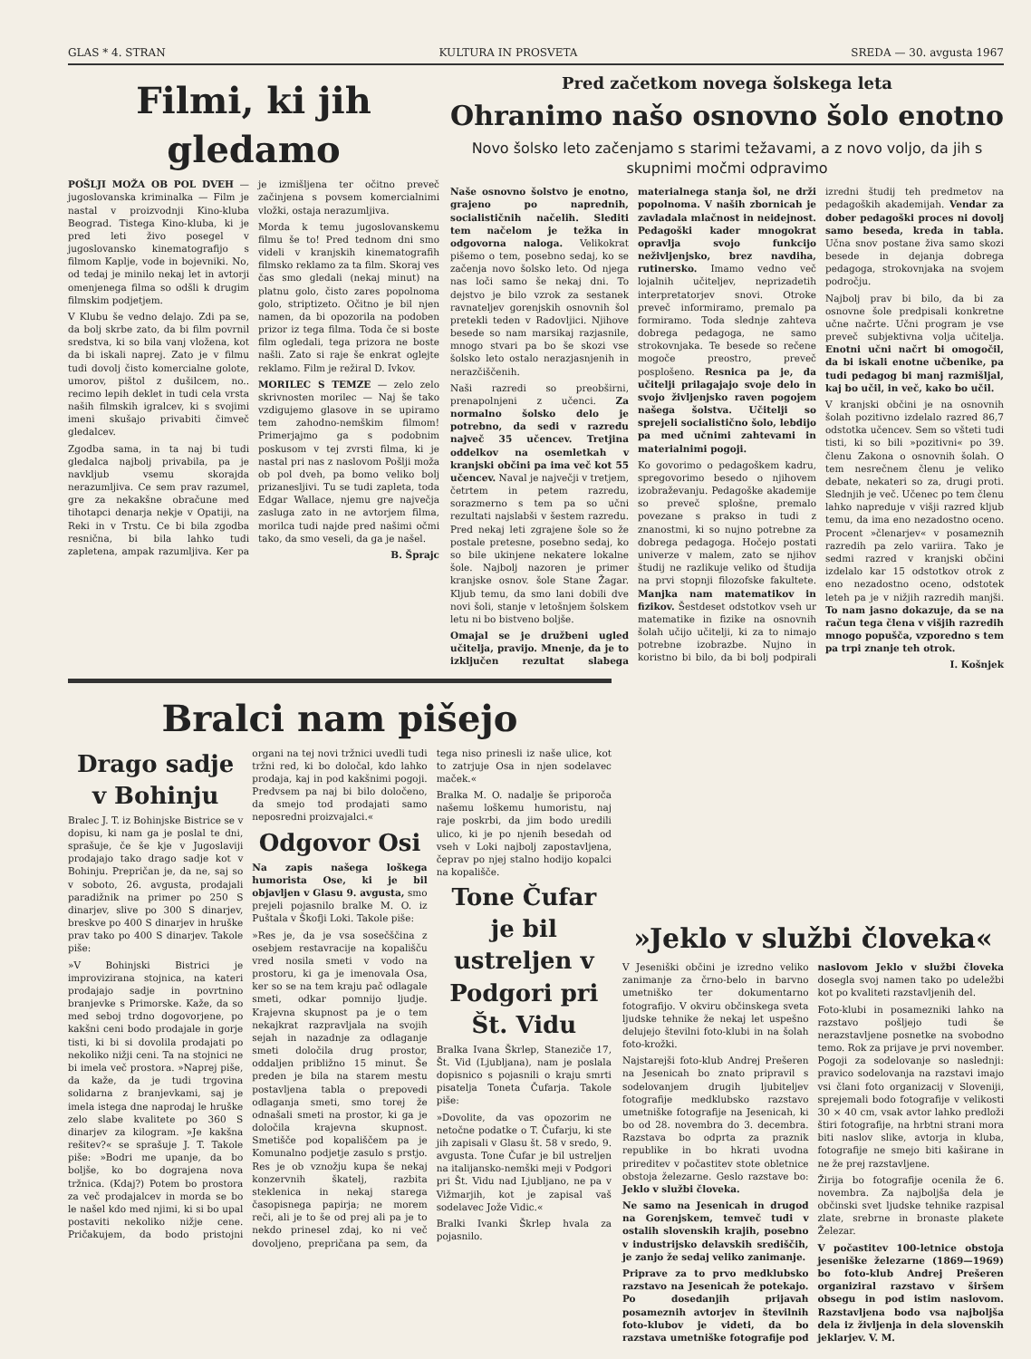GLAS * 4. STRAN KULTURA IN PROSVETA SREDA — 30. avgusta 1967
Filmi, ki jih gledamo
POŠLJI MOŽA OB POL DVEH — jugoslovanska kriminalka — Film je nastal v proizvodnji Kino-kluba Beograd. Tistega Kino-kluba, ki je pred leti živo posegel v jugoslovansko kinematografijo s filmom Kaplje, vode in bojevniki. No, od tedaj je minilo nekaj let in avtorji omenjenega filma so odšli k drugim filmskim podjetjem.
V Klubu še vedno delajo. Zdi pa se, da bolj skrbe zato, da bi film povrnil sredstva, ki so bila vanj vložena, kot da bi iskali naprej. Zato je v filmu tudi dovolj čisto komercialne golote, umorov, pištol z dušilcem, no.. recimo lepih deklet in tudi cela vrsta naših filmskih igralcev, ki s svojimi imeni skušajo privabiti čimveč gledalcev.
Zgodba sama, in ta naj bi tudi gledalca najbolj privabila, pa je navkljub vsemu skorajda nerazumljiva. Ce sem prav razumel, gre za nekakšne obračune med tihotapci denarja nekje v Opatiji, na Reki in v Trstu. Ce bi bila zgodba resnična, bi bila lahko tudi zapletena, ampak razumljiva. Ker pa je izmišljena ter očitno preveč začinjena s povsem komercialnimi vložki, ostaja nerazumljiva.
Morda k temu jugoslovanskemu filmu še to! Pred tednom dni smo videli v kranjskih kinematografih filmsko reklamo za ta film. Skoraj ves čas smo gledali (nekaj minut) na platnu golo, čisto zares popolnoma golo, striptizeto. Očitno je bil njen namen, da bi opozorila na podoben prizor iz tega filma. Toda če si boste film ogledali, tega prizora ne boste našli. Zato si raje še enkrat oglejte reklamo. Film je režiral D. Ivkov.
MORILEC S TEMZE — zelo zelo skrivnosten morilec — Naj še tako vzdigujemo glasove in se upiramo tem zahodno-nemškim filmom! Primerjajmo ga s podobnim poskusom v tej zvrsti filma, ki je nastal pri nas z naslovom Pošlji moža ob pol dveh, pa bomo veliko bolj prizanesljivi. Tu se tudi zapleta, toda Edgar Wallace, njemu gre največja zasluga zato in ne avtorjem filma, morilca tudi najde pred našimi očmi tako, da smo veseli, da ga je našel.
B. Šprajc
Pred začetkom novega šolskega leta
Ohranimo našo osnovno šolo enotno
Novo šolsko leto začenjamo s starimi težavami, a z novo voljo, da jih s skupnimi močmi odpravimo
Naše osnovno šolstvo je enotno, grajeno po naprednih, socialističnih načelih. Slediti tem načelom je težka in odgovorna naloga. Velikokrat pišemo o tem, posebno sedaj, ko se začenja novo šolsko leto. Od njega nas loči samo še nekaj dni. To dejstvo je bilo vzrok za sestanek ravnateljev gorenjskih osnovnih šol pretekli teden v Radovljici. Njihove besede so nam marsikaj razjasnile, mnogo stvari pa bo še skozi vse šolsko leto ostalo nerazjasnjenih in nerazčiščenih.
Naši razredi so preobširni, prenapolnjeni z učenci. Za normalno šolsko delo je potrebno, da sedi v razredu največ 35 učencev. Tretjina oddelkov na osemletkah v kranjski občini pa ima več kot 55 učencev. Naval je največji v tretjem, četrtem in petem razredu, sorazmerno s tem pa so učni rezultati najslabši v šestem razredu. Pred nekaj leti zgrajene šole so že postale pretesne, posebno sedaj, ko so bile ukinjene nekatere lokalne šole. Najbolj nazoren je primer kranjske osnov. šole Stane Žagar. Kljub temu, da smo lani dobili dve novi šoli, stanje v letošnjem šolskem letu ni bo bistveno boljše.
Omajal se je družbeni ugled učitelja, pravijo. Mnenje, da je to izključen rezultat slabega materialnega stanja šol, ne drži popolnoma. V naših zbornicah je zavladala mlačnost in neidejnost. Pedagoški kader mnogokrat opravlja svojo funkcijo neživljenjsko, brez navdiha, rutinersko. Imamo vedno več lojalnih učiteljev, neprizadetih interpretatorjev snovi. Otroke preveč informiramo, premalo pa formiramo. Toda slednje zahteva dobrega pedagoga, ne samo strokovnjaka. Te besede so rečene mogoče preostro, preveč posplošeno. Resnica pa je, da učitelji prilagajajo svoje delo in svojo življenjsko raven pogojem našega šolstva. Učitelji so sprejeli socialistično šolo, lebdijo pa med učnimi zahtevami in materialnimi pogoji.
Ko govorimo o pedagoškem kadru, spregovorimo besedo o njihovem izobraževanju. Pedagoške akademije so preveč splošne, premalo povezane s prakso in tudi z znanostmi, ki so nujno potrebne za dobrega pedagoga. Hočejo postati univerze v malem, zato se njihov študij ne razlikuje veliko od študija na prvi stopnji filozofske fakultete. Manjka nam matematikov in fizikov. Šestdeset odstotkov vseh ur matematike in fizike na osnovnih šolah učijo učitelji, ki za to nimajo potrebne izobrazbe. Nujno in koristno bi bilo, da bi bolj podpirali izredni študij teh predmetov na pedagoških akademijah. Vendar za dober pedagoški proces ni dovolj samo beseda, kreda in tabla. Učna snov postane živa samo skozi besede in dejanja dobrega pedagoga, strokovnjaka na svojem področju.
Najbolj prav bi bilo, da bi za osnovne šole predpisali konkretne učne načrte. Učni program je vse preveč subjektivna volja učitelja. Enotni učni načrt bi omogočil, da bi iskali enotne učbenike, pa tudi pedagog bi manj razmišljal, kaj bo učil, in več, kako bo učil.
V kranjski občini je na osnovnih šolah pozitivno izdelalo razred 86,7 odstotka učencev. Sem so všteti tudi tisti, ki so bili »pozitivni« po 39. členu Zakona o osnovnih šolah. O tem nesrečnem členu je veliko debate, nekateri so za, drugi proti. Slednjih je več. Učenec po tem členu lahko napreduje v višji razred kljub temu, da ima eno nezadostno oceno. Procent »členarjev« v posameznih razredih pa zelo variira. Tako je sedmi razred v kranjski občini izdelalo kar 15 odstotkov otrok z eno nezadostno oceno, odstotek leteh pa je v nižjih razredih manjši. To nam jasno dokazuje, da se na račun tega člena v višjih razredih mnogo popušča, vzporedno s tem pa trpi znanje teh otrok.
I. Košnjek
Bralci nam pišejo
Drago sadje v Bohinju
Bralec J. T. iz Bohinjske Bistrice se v dopisu, ki nam ga je poslal te dni, sprašuje, če še kje v Jugoslaviji prodajajo tako drago sadje kot v Bohinju. Prepričan je, da ne, saj so v soboto, 26. avgusta, prodajali paradižnik na primer po 250 S dinarjev, slive po 300 S dinarjev, breskve po 400 S dinarjev in hruške prav tako po 400 S dinarjev. Takole piše:
»V Bohinjski Bistrici je improvizirana stojnica, na kateri prodajajo sadje in povrtnino branjevke s Primorske. Kaže, da so med seboj trdno dogovorjene, po kakšni ceni bodo prodajale in gorje tisti, ki bi si dovolila prodajati po nekoliko nižji ceni. Ta na stojnici ne bi imela več prostora. »Naprej piše, da kaže, da je tudi trgovina solidarna z branjevkami, saj je imela istega dne naprodaj le hruške zelo slabe kvalitete po 360 S dinarjev za kilogram. »Je kakšna rešitev?« se sprašuje J. T. Takole piše: »Bodri me upanje, da bo boljše, ko bo dograjena nova tržnica. (Kdaj?) Potem bo prostora za več prodajalcev in morda se bo le našel kdo med njimi, ki si bo upal postaviti nekoliko nižje cene. Pričakujem, da bodo pristojni organi na tej novi tržnici uvedli tudi tržni red, ki bo določal, kdo lahko prodaja, kaj in pod kakšnimi pogoji. Predvsem pa naj bi bilo določeno, da smejo tod prodajati samo neposredni proizvajalci.«
Odgovor Osi
Na zapis našega loškega humorista Ose, ki je bil objavljen v Glasu 9. avgusta, smo prejeli pojasnilo bralke M. O. iz Puštala v Škofji Loki. Takole piše:
»Res je, da je vsa sosečščina z osebjem restavracije na kopališču vred nosila smeti v vodo na prostoru, ki ga je imenovala Osa, ker so se na tem kraju pač odlagale smeti, odkar pomnijo ljudje. Krajevna skupnost pa je o tem nekajkrat razpravljala na svojih sejah in nazadnje za odlaganje smeti določila drug prostor, oddaljen približno 15 minut. Še preden je bila na starem mestu postavljena tabla o prepovedi odlaganja smeti, smo torej že odnašali smeti na prostor, ki ga je določila krajevna skupnost. Smetišče pod kopališčem pa je Komunalno podjetje zasulo s prstjo. Res je ob vznožju kupa še nekaj konzervnih škatelj, razbita steklenica in nekaj starega časopisnega papirja; ne morem reči, ali je to še od prej ali pa je to nekdo prinesel zdaj, ko ni več dovoljeno, prepričana pa sem, da tega niso prinesli iz naše ulice, kot to zatrjuje Osa in njen sodelavec maček.«
Bralka M. O. nadalje še priporoča našemu loškemu humoristu, naj raje poskrbi, da jim bodo uredili ulico, ki je po njenih besedah od vseh v Loki najbolj zapostavljena, čeprav po njej stalno hodijo kopalci na kopališče.
Tone Čufar je bil ustreljen v Podgori pri Št. Vidu
Bralka Ivana Škrlep, Staneziče 17, Št. Vid (Ljubljana), nam je poslala dopisnico s pojasnili o kraju smrti pisatelja Toneta Čufarja. Takole piše:
»Dovolite, da vas opozorim ne netočne podatke o T. Čufarju, ki ste jih zapisali v Glasu št. 58 v sredo, 9. avgusta. Tone Čufar je bil ustreljen na italijansko-nemški meji v Podgori pri Št. Vidu nad Ljubljano, ne pa v Vižmarjih, kot je zapisal vaš sodelavec Jože Vidic.«
Bralki Ivanki Škrlep hvala za pojasnilo.
»Jeklo v službi človeka«
V Jeseniški občini je izredno veliko zanimanje za črno-belo in barvno umetniško ter dokumentarno fotografijo. V okviru občinskega sveta ljudske tehnike že nekaj let uspešno delujejo številni foto-klubi in na šolah foto-krožki.
Najstarejši foto-klub Andrej Prešeren na Jesenicah bo znato pripravil s sodelovanjem drugih ljubiteljev fotografije medklubsko razstavo umetniške fotografije na Jesenicah, ki bo od 28. novembra do 3. decembra. Razstava bo odprta za praznik republike in bo hkrati uvodna prireditev v počastitev stote obletnice obstoja železarne. Geslo razstave bo: Jeklo v službi človeka.
Ne samo na Jesenicah in drugod na Gorenjskem, temveč tudi v ostalih slovenskih krajih, posebno v industrijsko delavskih središčih, je zanjo že sedaj veliko zanimanje.
Priprave za to prvo medklubsko razstavo na Jesenicah že potekajo. Po dosedanjih prijavah posameznih avtorjev in številnih foto-klubov je videti, da bo razstava umetniške fotografije pod naslovom Jeklo v službi človeka dosegla svoj namen tako po udeležbi kot po kvaliteti razstavljenih del.
Foto-klubi in posamezniki lahko na razstavo pošljejo tudi še nerazstavljene posnetke na svobodno temo. Rok za prijave je prvi november. Pogoji za sodelovanje so naslednji: pravico sodelovanja na razstavi imajo vsi člani foto organizacij v Sloveniji, sprejemali bodo fotografije v velikosti 30 × 40 cm, vsak avtor lahko predloži štiri fotografije, na hrbtni strani mora biti naslov slike, avtorja in kluba, fotografije ne smejo biti kaširane in ne že prej razstavljene.
Žirija bo fotografije ocenila že 6. novembra. Za najboljša dela je občinski svet ljudske tehnike razpisal zlate, srebrne in bronaste plakete Železar.
V počastitev 100-letnice obstoja jeseniške železarne (1869—1969) bo foto-klub Andrej Prešeren organiziral razstavo v širšem obsegu in pod istim naslovom. Razstavljena bodo vsa najboljša dela iz življenja in dela slovenskih jeklarjev. V. M.